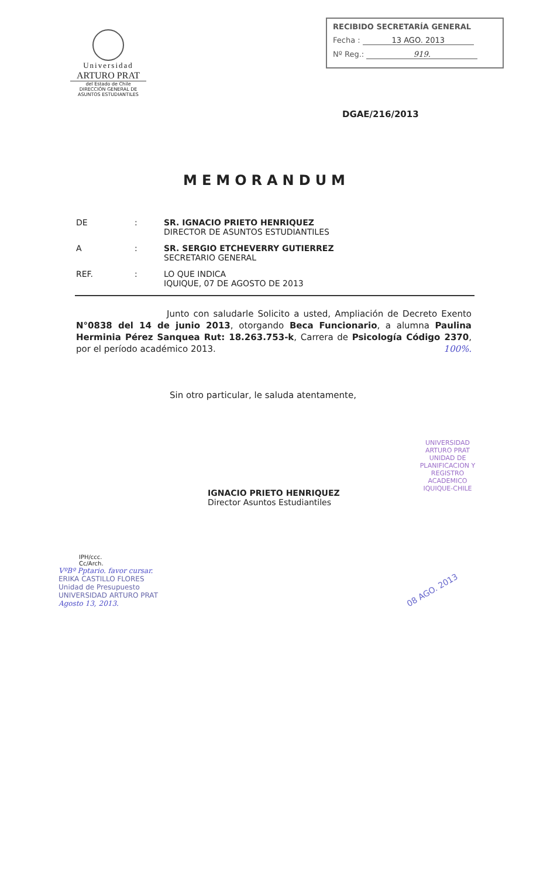Universidad
ARTURO PRAT
del Estado de Chile
DIRECCIÓN GENERAL DE ASUNTOS ESTUDIANTILES
RECIBIDO SECRETARÍA GENERAL
Fecha : 13 AGO. 2013
Nº Reg.: 919.
DGAE/216/2013
MEMORANDUM
DE : SR. IGNACIO PRIETO HENRIQUEZ
DIRECTOR DE ASUNTOS ESTUDIANTILES
A : SR. SERGIO ETCHEVERRY GUTIERREZ
SECRETARIO GENERAL
REF. : LO QUE INDICA
IQUIQUE, 07 DE AGOSTO DE 2013
Junto con saludarle Solicito a usted, Ampliación de Decreto Exento N°0838 del 14 de junio 2013, otorgando Beca Funcionario, a alumna Paulina Herminia Pérez Sanquea Rut: 18.263.753-k, Carrera de Psicología Código 2370, por el período académico 2013. 100%.
Sin otro particular, le saluda atentamente,
IGNACIO PRIETO HENRIQUEZ
Director Asuntos Estudiantiles
UNIVERSIDAD ARTURO PRAT UNIDAD DE PLANIFICACION Y REGISTRO ACADEMICO IQUIQUE-CHILE
IPH/ccc.
Cc/Arch.
VºBº Pptario. favor cursar.
ERIKA CASTILLO FLORES
Unidad de Presupuesto
UNIVERSIDAD ARTURO PRAT
Agosto 13, 2013.
08 AGO. 2013